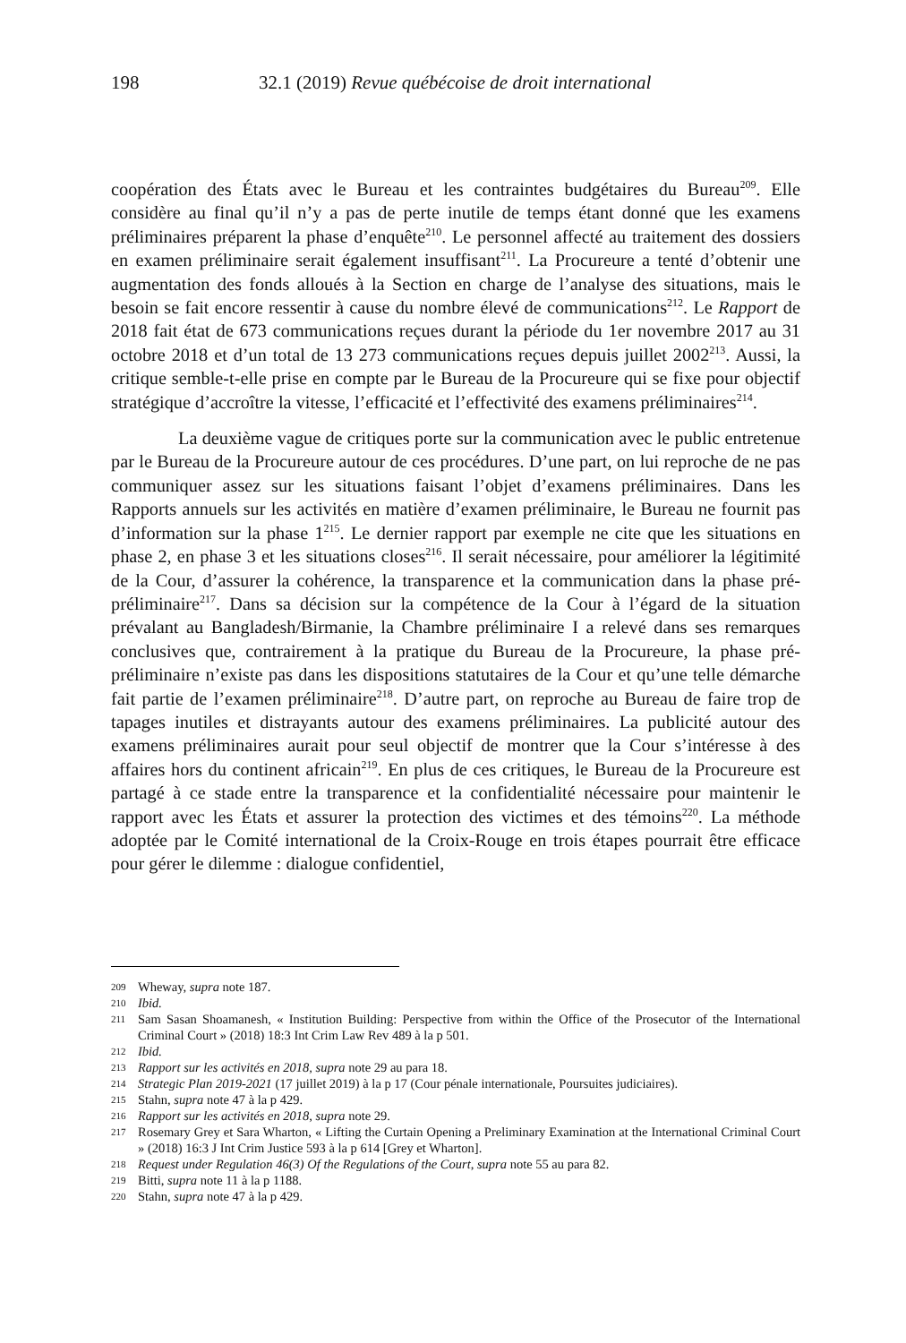198 32.1 (2019) Revue québécoise de droit international
coopération des États avec le Bureau et les contraintes budgétaires du Bureau<sup>209</sup>. Elle considère au final qu’il n’y a pas de perte inutile de temps étant donné que les examens préliminaires préparent la phase d’enquête<sup>210</sup>. Le personnel affecté au traitement des dossiers en examen préliminaire serait également insuffisant<sup>211</sup>. La Procureure a tenté d’obtenir une augmentation des fonds alloués à la Section en charge de l’analyse des situations, mais le besoin se fait encore ressentir à cause du nombre élevé de communications<sup>212</sup>. Le Rapport de 2018 fait état de 673 communications reçues durant la période du 1er novembre 2017 au 31 octobre 2018 et d’un total de 13 273 communications reçues depuis juillet 2002<sup>213</sup>. Aussi, la critique semble-t-elle prise en compte par le Bureau de la Procureure qui se fixe pour objectif stratégique d’accroître la vitesse, l’efficacité et l’effectivité des examens préliminaires<sup>214</sup>.
La deuxième vague de critiques porte sur la communication avec le public entretenue par le Bureau de la Procureure autour de ces procédures. D’une part, on lui reproche de ne pas communiquer assez sur les situations faisant l’objet d’examens préliminaires. Dans les Rapports annuels sur les activités en matière d’examen préliminaire, le Bureau ne fournit pas d’information sur la phase 1<sup>215</sup>. Le dernier rapport par exemple ne cite que les situations en phase 2, en phase 3 et les situations closes<sup>216</sup>. Il serait nécessaire, pour améliorer la légitimité de la Cour, d’assurer la cohérence, la transparence et la communication dans la phase pré-préliminaire<sup>217</sup>. Dans sa décision sur la compétence de la Cour à l’égard de la situation prévalant au Bangladesh/Birmanie, la Chambre préliminaire I a relevé dans ses remarques conclusives que, contrairement à la pratique du Bureau de la Procureure, la phase pré-préliminaire n’existe pas dans les dispositions statutaires de la Cour et qu’une telle démarche fait partie de l’examen préliminaire<sup>218</sup>. D’autre part, on reproche au Bureau de faire trop de tapages inutiles et distrayants autour des examens préliminaires. La publicité autour des examens préliminaires aurait pour seul objectif de montrer que la Cour s’intéresse à des affaires hors du continent africain<sup>219</sup>. En plus de ces critiques, le Bureau de la Procureure est partagé à ce stade entre la transparence et la confidentialité nécessaire pour maintenir le rapport avec les États et assurer la protection des victimes et des témoins<sup>220</sup>. La méthode adoptée par le Comité international de la Croix-Rouge en trois étapes pourrait être efficace pour gérer le dilemme : dialogue confidentiel,
209 Wheway, supra note 187.
210 Ibid.
211 Sam Sasan Shoamanesh, « Institution Building: Perspective from within the Office of the Prosecutor of the International Criminal Court » (2018) 18:3 Int Crim Law Rev 489 à la p 501.
212 Ibid.
213 Rapport sur les activités en 2018, supra note 29 au para 18.
214 Strategic Plan 2019-2021 (17 juillet 2019) à la p 17 (Cour pénale internationale, Poursuites judiciaires).
215 Stahn, supra note 47 à la p 429.
216 Rapport sur les activités en 2018, supra note 29.
217 Rosemary Grey et Sara Wharton, « Lifting the Curtain Opening a Preliminary Examination at the International Criminal Court » (2018) 16:3 J Int Crim Justice 593 à la p 614 [Grey et Wharton].
218 Request under Regulation 46(3) Of the Regulations of the Court, supra note 55 au para 82.
219 Bitti, supra note 11 à la p 1188.
220 Stahn, supra note 47 à la p 429.